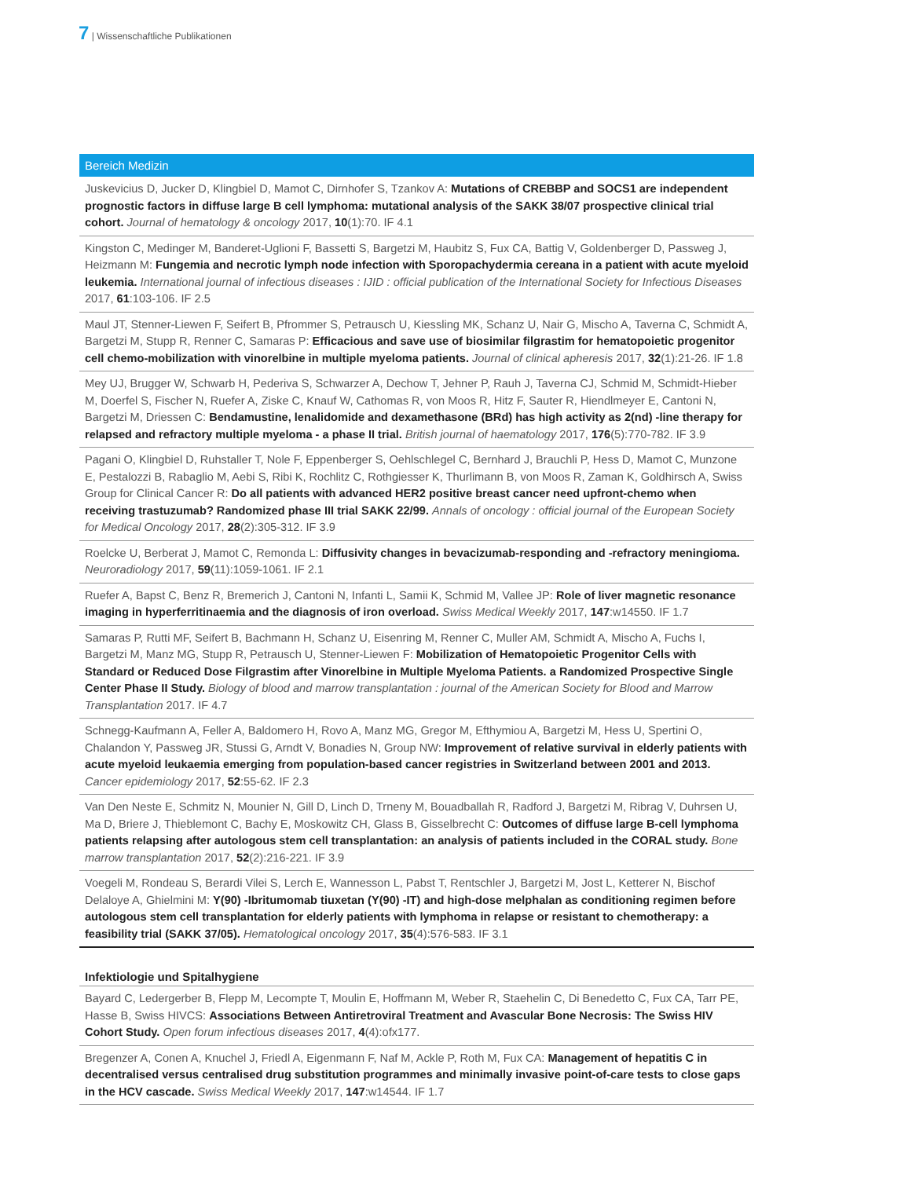7 | Wissenschaftliche Publikationen
Bereich Medizin
Juskevicius D, Jucker D, Klingbiel D, Mamot C, Dirnhofer S, Tzankov A: Mutations of CREBBP and SOCS1 are independent prognostic factors in diffuse large B cell lymphoma: mutational analysis of the SAKK 38/07 prospective clinical trial cohort. Journal of hematology & oncology 2017, 10(1):70. IF 4.1
Kingston C, Medinger M, Banderet-Uglioni F, Bassetti S, Bargetzi M, Haubitz S, Fux CA, Battig V, Goldenberger D, Passweg J, Heizmann M: Fungemia and necrotic lymph node infection with Sporopachydermia cereana in a patient with acute myeloid leukemia. International journal of infectious diseases : IJID : official publication of the International Society for Infectious Diseases 2017, 61:103-106. IF 2.5
Maul JT, Stenner-Liewen F, Seifert B, Pfrommer S, Petrausch U, Kiessling MK, Schanz U, Nair G, Mischo A, Taverna C, Schmidt A, Bargetzi M, Stupp R, Renner C, Samaras P: Efficacious and save use of biosimilar filgrastim for hematopoietic progenitor cell chemo-mobilization with vinorelbine in multiple myeloma patients. Journal of clinical apheresis 2017, 32(1):21-26. IF 1.8
Mey UJ, Brugger W, Schwarb H, Pederiva S, Schwarzer A, Dechow T, Jehner P, Rauh J, Taverna CJ, Schmid M, Schmidt-Hieber M, Doerfel S, Fischer N, Ruefer A, Ziske C, Knauf W, Cathomas R, von Moos R, Hitz F, Sauter R, Hiendlmeyer E, Cantoni N, Bargetzi M, Driessen C: Bendamustine, lenalidomide and dexamethasone (BRd) has high activity as 2(nd) -line therapy for relapsed and refractory multiple myeloma - a phase II trial. British journal of haematology 2017, 176(5):770-782. IF 3.9
Pagani O, Klingbiel D, Ruhstaller T, Nole F, Eppenberger S, Oehlschlegel C, Bernhard J, Brauchli P, Hess D, Mamot C, Munzone E, Pestalozzi B, Rabaglio M, Aebi S, Ribi K, Rochlitz C, Rothgiesser K, Thurlimann B, von Moos R, Zaman K, Goldhirsch A, Swiss Group for Clinical Cancer R: Do all patients with advanced HER2 positive breast cancer need upfront-chemo when receiving trastuzumab? Randomized phase III trial SAKK 22/99. Annals of oncology : official journal of the European Society for Medical Oncology 2017, 28(2):305-312. IF 3.9
Roelcke U, Berberat J, Mamot C, Remonda L: Diffusivity changes in bevacizumab-responding and -refractory meningioma. Neuroradiology 2017, 59(11):1059-1061. IF 2.1
Ruefer A, Bapst C, Benz R, Bremerich J, Cantoni N, Infanti L, Samii K, Schmid M, Vallee JP: Role of liver magnetic resonance imaging in hyperferritinaemia and the diagnosis of iron overload. Swiss Medical Weekly 2017, 147:w14550. IF 1.7
Samaras P, Rutti MF, Seifert B, Bachmann H, Schanz U, Eisenring M, Renner C, Muller AM, Schmidt A, Mischo A, Fuchs I, Bargetzi M, Manz MG, Stupp R, Petrausch U, Stenner-Liewen F: Mobilization of Hematopoietic Progenitor Cells with Standard or Reduced Dose Filgrastim after Vinorelbine in Multiple Myeloma Patients. a Randomized Prospective Single Center Phase II Study. Biology of blood and marrow transplantation : journal of the American Society for Blood and Marrow Transplantation 2017. IF 4.7
Schnegg-Kaufmann A, Feller A, Baldomero H, Rovo A, Manz MG, Gregor M, Efthymiou A, Bargetzi M, Hess U, Spertini O, Chalandon Y, Passweg JR, Stussi G, Arndt V, Bonadies N, Group NW: Improvement of relative survival in elderly patients with acute myeloid leukaemia emerging from population-based cancer registries in Switzerland between 2001 and 2013. Cancer epidemiology 2017, 52:55-62. IF 2.3
Van Den Neste E, Schmitz N, Mounier N, Gill D, Linch D, Trneny M, Bouadballah R, Radford J, Bargetzi M, Ribrag V, Duhrsen U, Ma D, Briere J, Thieblemont C, Bachy E, Moskowitz CH, Glass B, Gisselbrecht C: Outcomes of diffuse large B-cell lymphoma patients relapsing after autologous stem cell transplantation: an analysis of patients included in the CORAL study. Bone marrow transplantation 2017, 52(2):216-221. IF 3.9
Voegeli M, Rondeau S, Berardi Vilei S, Lerch E, Wannesson L, Pabst T, Rentschler J, Bargetzi M, Jost L, Ketterer N, Bischof Delaloye A, Ghielmini M: Y(90) -Ibritumomab tiuxetan (Y(90) -IT) and high-dose melphalan as conditioning regimen before autologous stem cell transplantation for elderly patients with lymphoma in relapse or resistant to chemotherapy: a feasibility trial (SAKK 37/05). Hematological oncology 2017, 35(4):576-583. IF 3.1
Infektiologie und Spitalhygiene
Bayard C, Ledergerber B, Flepp M, Lecompte T, Moulin E, Hoffmann M, Weber R, Staehelin C, Di Benedetto C, Fux CA, Tarr PE, Hasse B, Swiss HIVCS: Associations Between Antiretroviral Treatment and Avascular Bone Necrosis: The Swiss HIV Cohort Study. Open forum infectious diseases 2017, 4(4):ofx177.
Bregenzer A, Conen A, Knuchel J, Friedl A, Eigenmann F, Naf M, Ackle P, Roth M, Fux CA: Management of hepatitis C in decentralised versus centralised drug substitution programmes and minimally invasive point-of-care tests to close gaps in the HCV cascade. Swiss Medical Weekly 2017, 147:w14544. IF 1.7